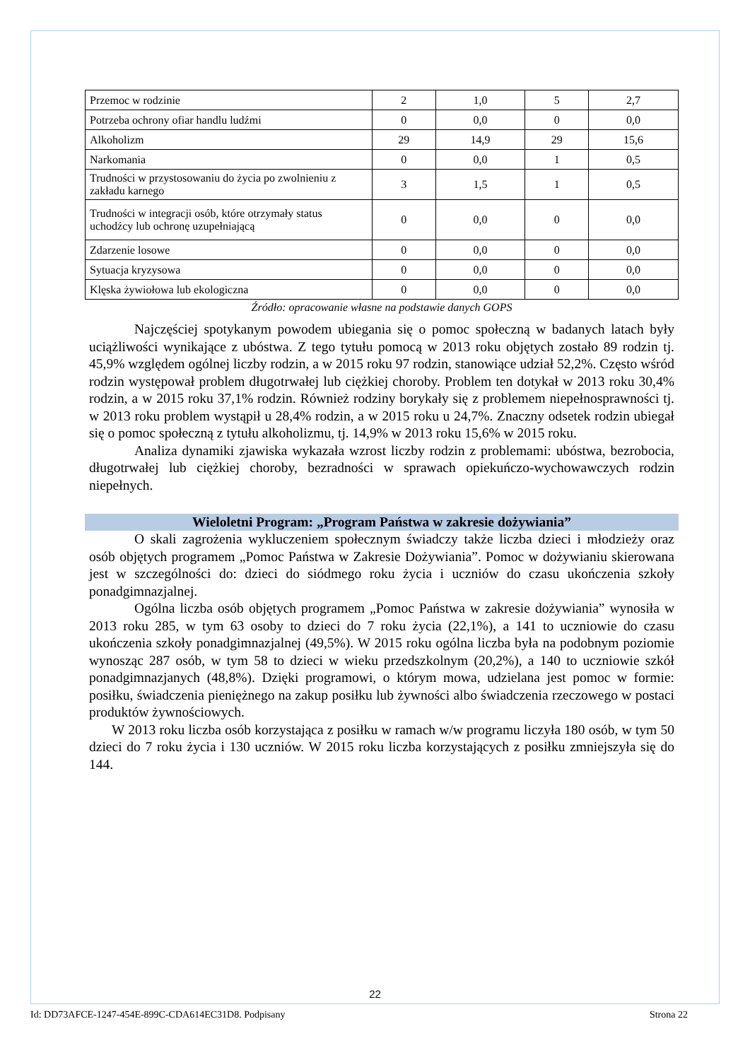| Przemoc w rodzinie | 2 | 1,0 | 5 | 2,7 |
| Potrzeba ochrony ofiar handlu ludźmi | 0 | 0,0 | 0 | 0,0 |
| Alkoholizm | 29 | 14,9 | 29 | 15,6 |
| Narkomania | 0 | 0,0 | 1 | 0,5 |
| Trudności w przystosowaniu do życia po zwolnieniu z zakładu karnego | 3 | 1,5 | 1 | 0,5 |
| Trudności w integracji osób, które otrzymały status uchodźcy lub ochronę uzupełniającą | 0 | 0,0 | 0 | 0,0 |
| Zdarzenie losowe | 0 | 0,0 | 0 | 0,0 |
| Sytuacja kryzysowa | 0 | 0,0 | 0 | 0,0 |
| Klęska żywiołowa lub ekologiczna | 0 | 0,0 | 0 | 0,0 |
Źródło: opracowanie własne na podstawie danych GOPS
Najczęściej spotykanym powodem ubiegania się o pomoc społeczną w badanych latach były uciążliwości wynikające z ubóstwa. Z tego tytułu pomocą w 2013 roku objętych zostało 89 rodzin tj. 45,9% względem ogólnej liczby rodzin, a w 2015 roku 97 rodzin, stanowiące udział 52,2%. Często wśród rodzin występował problem długotrwałej lub ciężkiej choroby. Problem ten dotykał w 2013 roku 30,4% rodzin, a w 2015 roku 37,1% rodzin. Również rodziny borykały się z problemem niepełnosprawności tj. w 2013 roku problem wystąpił u 28,4% rodzin, a w 2015 roku u 24,7%. Znaczny odsetek rodzin ubiegał się o pomoc społeczną z tytułu alkoholizmu, tj. 14,9% w 2013 roku 15,6% w 2015 roku.
Analiza dynamiki zjawiska wykazała wzrost liczby rodzin z problemami: ubóstwa, bezrobocia, długotrwałej lub ciężkiej choroby, bezradności w sprawach opiekuńczo-wychowawczych rodzin niepełnych.
Wieloletni Program: „Program Państwa w zakresie dożywiania”
O skali zagrożenia wykluczeniem społecznym świadczy także liczba dzieci i młodzieży oraz osób objętych programem „Pomoc Państwa w Zakresie Dożywiania”. Pomoc w dożywianiu skierowana jest w szczególności do: dzieci do siódmego roku życia i uczniów do czasu ukończenia szkoły ponadgimnazjalnej.
Ogólna liczba osób objętych programem „Pomoc Państwa w zakresie dożywiania” wynosiła w 2013 roku 285, w tym 63 osoby to dzieci do 7 roku życia (22,1%), a 141 to uczniowie do czasu ukończenia szkoły ponadgimnazjalnej (49,5%). W 2015 roku ogólna liczba była na podobnym poziomie wynosząc 287 osób, w tym 58 to dzieci w wieku przedszkolnym (20,2%), a 140 to uczniowie szkół ponadgimnazjanych (48,8%). Dzięki programowi, o którym mowa, udzielana jest pomoc w formie: posiłku, świadczenia pieniężnego na zakup posiłku lub żywności albo świadczenia rzeczowego w postaci produktów żywnościowych.
W 2013 roku liczba osób korzystająca z posiłku w ramach w/w programu liczyła 180 osób, w tym 50 dzieci do 7 roku życia i 130 uczniów. W 2015 roku liczba korzystających z posiłku zmniejszyła się do 144.
22
Id: DD73AFCE-1247-454E-899C-CDA614EC31D8. Podpisany Strona 22